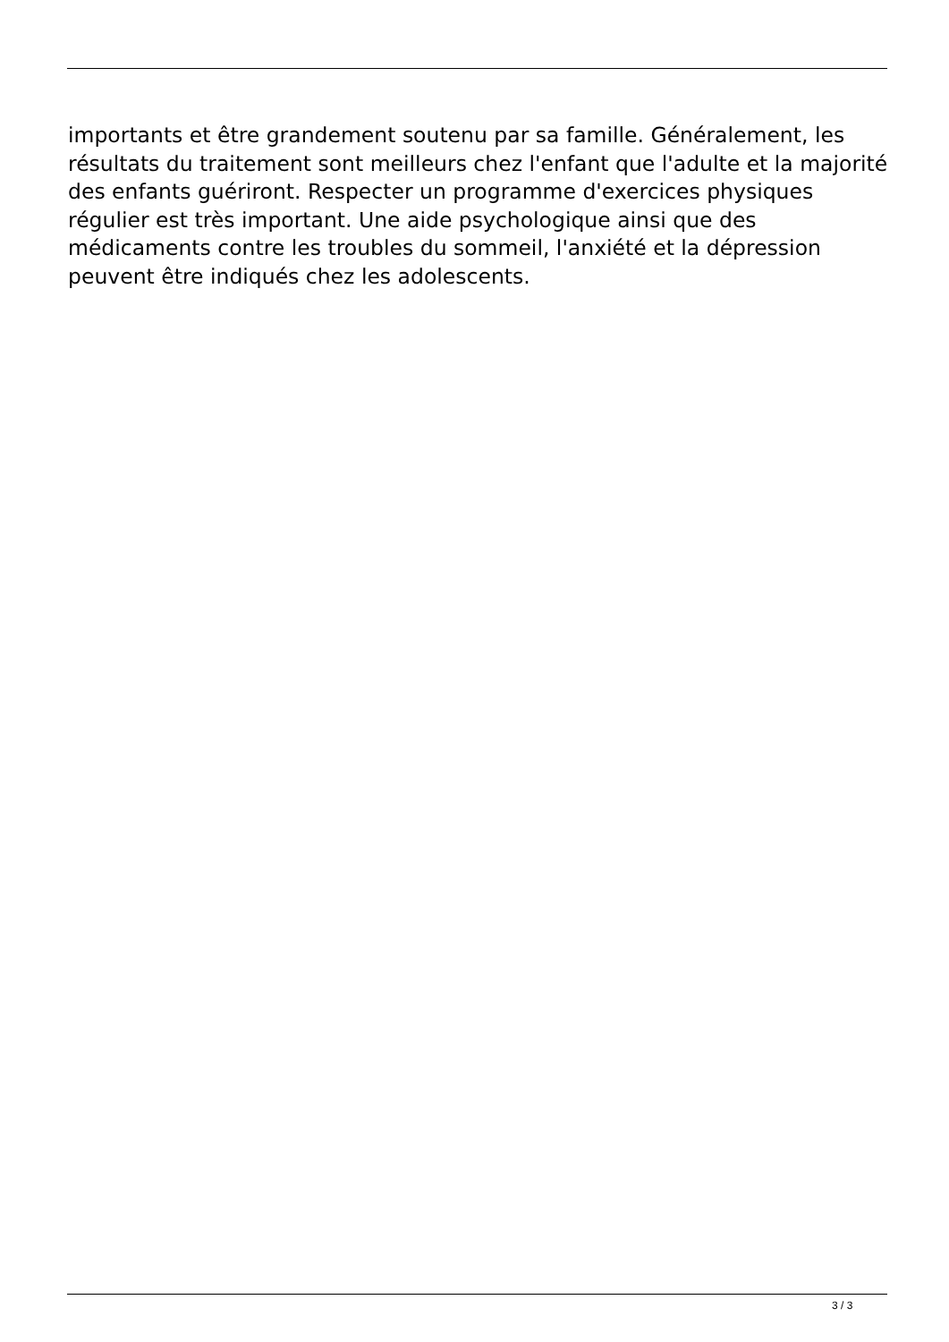importants et être grandement soutenu par sa famille. Généralement, les résultats du traitement sont meilleurs chez l'enfant que l'adulte et la majorité des enfants guériront. Respecter un programme d'exercices physiques régulier est très important. Une aide psychologique ainsi que des médicaments contre les troubles du sommeil, l'anxiété et la dépression peuvent être indiqués chez les adolescents.
3 / 3